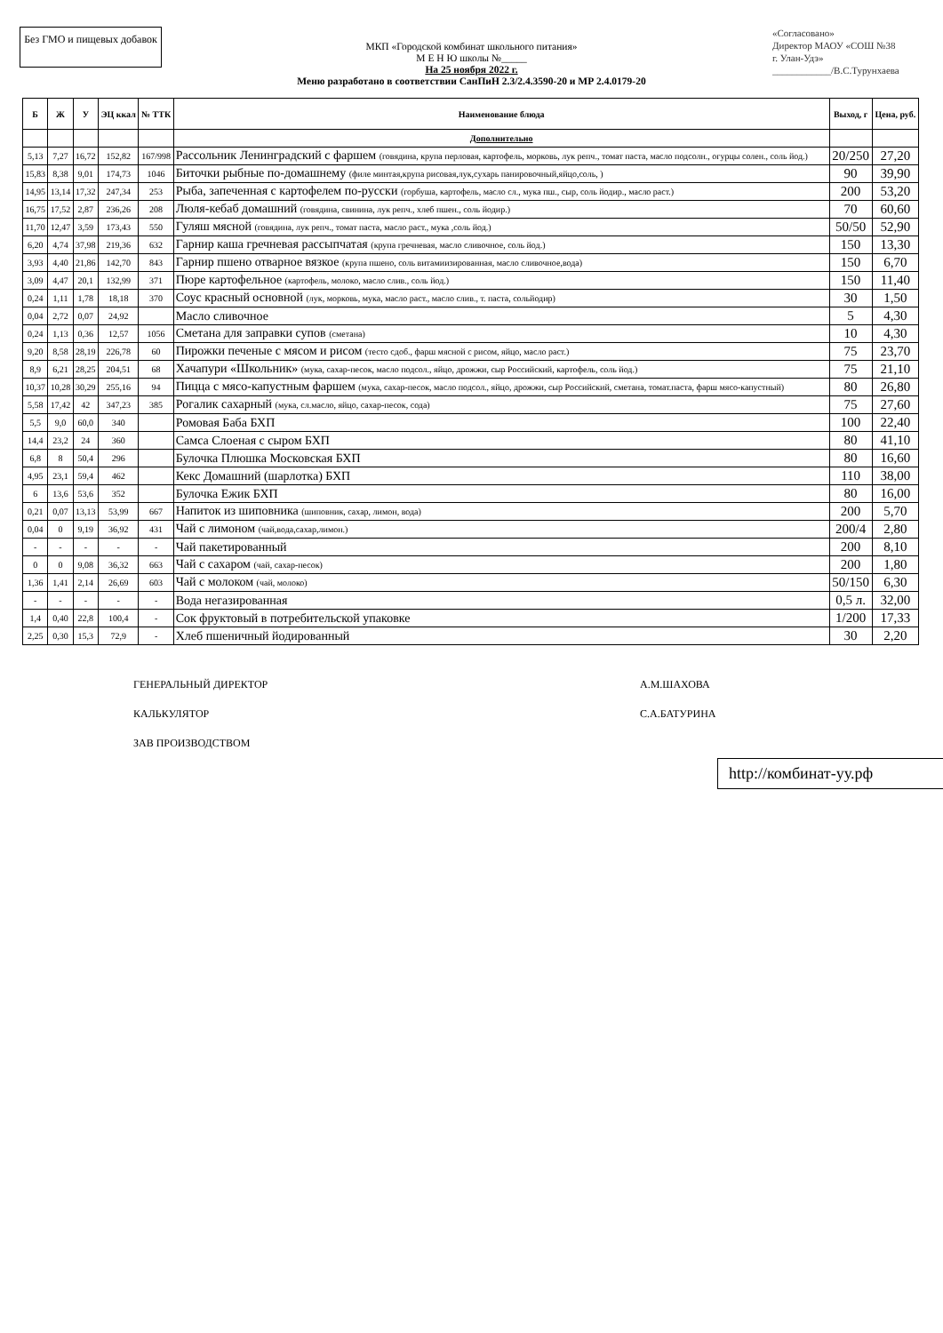Без ГМО и пищевых добавок
«Согласовано»
Директор МАОУ «СОШ №38
г. Улан-Удэ»
____________/В.С.Турунхаева
МКП «Городской комбинат школьного питания»
М Е Н Ю школы №_____
На 25 ноября 2022 г.
Меню разработано в соответствии СанПиН 2.3/2.4.3590-20 и МР 2.4.0179-20
| Б | Ж | У | ЭЦ ккал | № ТТК | Наименование блюда | Выход, г | Цена, руб. |
| --- | --- | --- | --- | --- | --- | --- | --- |
| | | | | | Дополнительно | | |
| 5,13 | 7,27 | 16,72 | 152,82 | 167/998 | Рассольник Ленинградский с фаршем (говядина, крупа перловая, картофель, морковь, лук репч., томат паста, масло подсолн., огурцы солен., соль йод.) | 20/250 | 27,20 |
| 15,83 | 8,38 | 9,01 | 174,73 | 1046 | Биточки рыбные по-домашнему (филе минтая,крупа рисовая,лук,сухарь панировочный,яйцо,соль, ) | 90 | 39,90 |
| 14,95 | 13,14 | 17,32 | 247,34 | 253 | Рыба, запеченная с картофелем по-русски (горбуша, картофель, масло сл., мука пш., сыр, соль йодир., масло раст.) | 200 | 53,20 |
| 16,75 | 17,52 | 2,87 | 236,26 | 208 | Люля-кебаб домашний (говядина, свинина, лук репч., хлеб пшен., соль йодир.) | 70 | 60,60 |
| 11,70 | 12,47 | 3,59 | 173,43 | 550 | Гуляш мясной (говядина, лук репч., томат паста, масло раст., мука ,соль йод.) | 50/50 | 52,90 |
| 6,20 | 4,74 | 37,98 | 219,36 | 632 | Гарнир каша гречневая рассыпчатая (крупа гречневая, масло сливочное, соль йод.) | 150 | 13,30 |
| 3,93 | 4,40 | 21,86 | 142,70 | 843 | Гарнир пшено отварное вязкое (крупа пшено, соль витамиизированная, масло сливочное,вода) | 150 | 6,70 |
| 3,09 | 4,47 | 20,1 | 132,99 | 371 | Пюре картофельное (картофель, молоко, масло слив., соль йод.) | 150 | 11,40 |
| 0,24 | 1,11 | 1,78 | 18,18 | 370 | Соус красный основной (лук, морковь, мука, масло раст., масло слив., т. паста, сольйодир) | 30 | 1,50 |
| 0,04 | 2,72 | 0,07 | 24,92 | | Масло сливочное | 5 | 4,30 |
| 0,24 | 1,13 | 0,36 | 12,57 | 1056 | Сметана для заправки супов (сметана) | 10 | 4,30 |
| 9,20 | 8,58 | 28,19 | 226,78 | 60 | Пирожки печеные с мясом и рисом (тесто сдоб., фарш мясной с рисом, яйцо, масло раст.) | 75 | 23,70 |
| 8,9 | 6,21 | 28,25 | 204,51 | 68 | Хачапури «Школьник» (мука, сахар-песок, масло подсол., яйцо, дрожжи, сыр Российский, картофель, соль йод.) | 75 | 21,10 |
| 10,37 | 10,28 | 30,29 | 255,16 | 94 | Пицца с мясо-капустным фаршем (мука, сахар-песок, масло подсол., яйцо, дрожжи, сыр Российский, сметана, томат.паста, фарш мясо-капустный) | 80 | 26,80 |
| 5,58 | 17,42 | 42 | 347,23 | 385 | Рогалик сахарный (мука, сл.масло, яйцо, сахар-песок, сода) | 75 | 27,60 |
| 5,5 | 9,0 | 60,0 | 340 | | Ромовая Баба БХП | 100 | 22,40 |
| 14,4 | 23,2 | 24 | 360 | | Самса Слоеная с сыром БХП | 80 | 41,10 |
| 6,8 | 8 | 50,4 | 296 | | Булочка Плюшка Московская БХП | 80 | 16,60 |
| 4,95 | 23,1 | 59,4 | 462 | | Кекс Домашний (шарлотка) БХП | 110 | 38,00 |
| 6 | 13,6 | 53,6 | 352 | | Булочка Ежик БХП | 80 | 16,00 |
| 0,21 | 0,07 | 13,13 | 53,99 | 667 | Напиток из шиповника (шиповник, сахар, лимон, вода) | 200 | 5,70 |
| 0,04 | 0 | 9,19 | 36,92 | 431 | Чай с лимоном (чай,вода,сахар,лимон.) | 200/4 | 2,80 |
| - | - | - | - | - | Чай пакетированный | 200 | 8,10 |
| 0 | 0 | 9,08 | 36,32 | 663 | Чай с сахаром (чай, сахар-песок) | 200 | 1,80 |
| 1,36 | 1,41 | 2,14 | 26,69 | 603 | Чай с молоком (чай, молоко) | 50/150 | 6,30 |
| - | - | - | - | - | Вода негазированная | 0,5 л. | 32,00 |
| 1,4 | 0,40 | 22,8 | 100,4 | - | Сок фруктовый в потребительской упаковке | 1/200 | 17,33 |
| 2,25 | 0,30 | 15,3 | 72,9 | - | Хлеб пшеничный йодированный | 30 | 2,20 |
ГЕНЕРАЛЬНЫЙ ДИРЕКТОР
КАЛЬКУЛЯТОР
ЗАВ ПРОИЗВОДСТВОМ
А.М.ШАХОВА
С.А.БАТУРИНА
http://комбинат-уу.рф